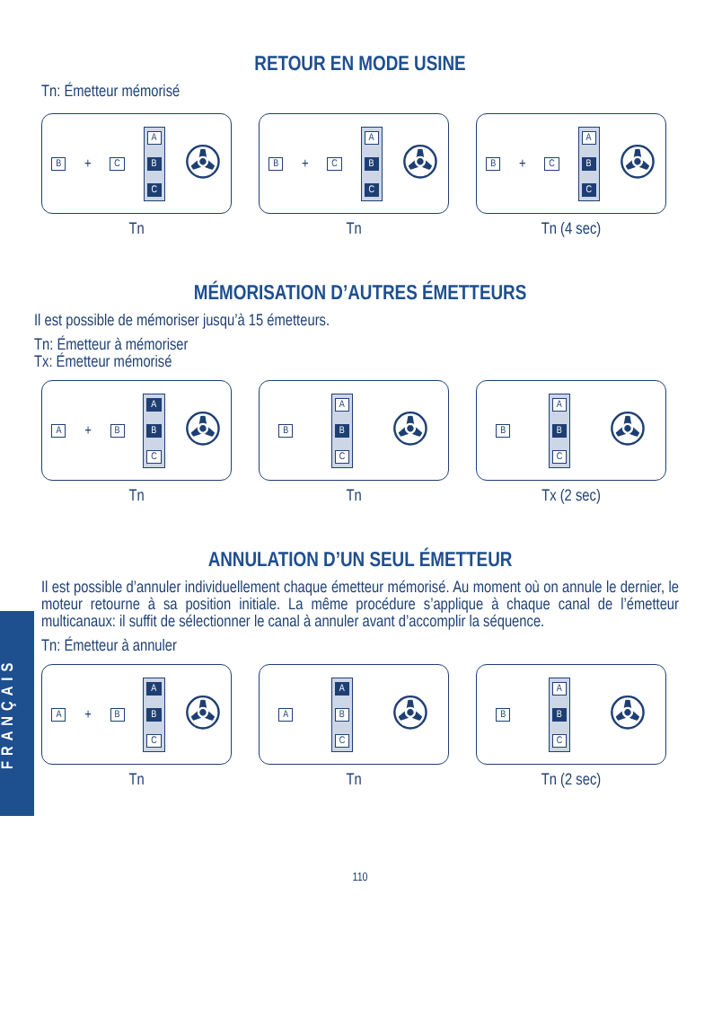FRANÇAIS
RETOUR EN MODE USINE
Tn: Émetteur mémorisé
B + C
A
B
C
✇
B + C
A
B
C
✇
B + C
A
B
C
✇
Tn Tn Tn (4 sec)
MÉMORISATION D’AUTRES ÉMETTEURS
Il est possible de mémoriser jusqu’à 15 émetteurs.
Tn: Émetteur à mémoriser
Tx: Émetteur mémorisé
A + B
A
B
C
✇
B
A
B
C
✇
B
A
B
C
✇
Tn Tn Tx (2 sec)
ANNULATION D’UN SEUL ÉMETTEUR
Il est possible d’annuler individuellement chaque émetteur mémorisé. Au moment où on annule le dernier, le moteur retourne à sa position initiale. La même procédure s’applique à chaque canal de l’émetteur multicanaux: il suffit de sélectionner le canal à annuler avant d’accomplir la séquence.
Tn: Émetteur à annuler
A + B
A
B
C
✇
A
A
B
C
✇
B
A
B
C
✇
Tn Tn Tn (2 sec)
110